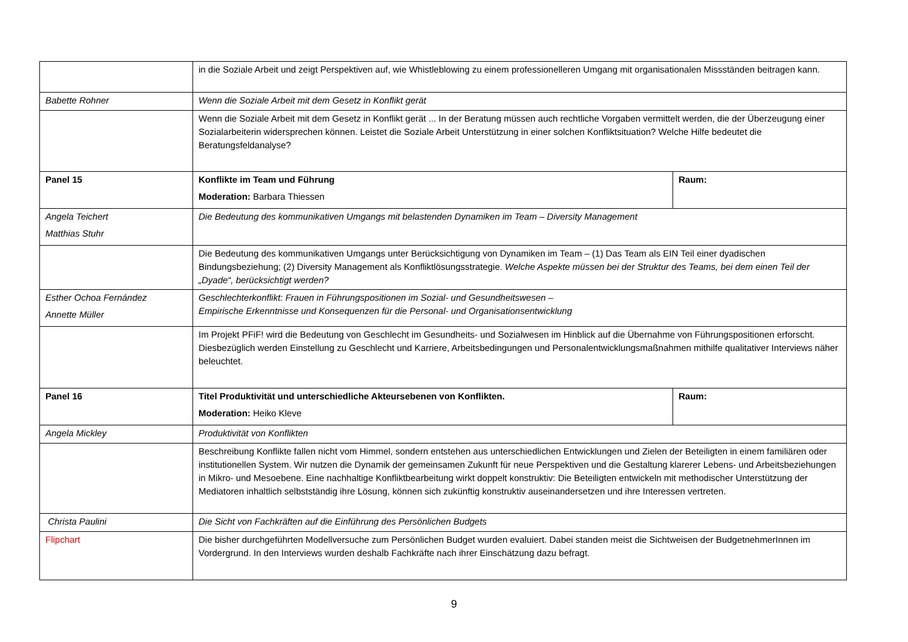| | in die Soziale Arbeit und zeigt Perspektiven auf, wie Whistleblowing zu einem professionelleren Umgang mit organisationalen Missständen beitragen kann. | |
| Babette Rohner | Wenn die Soziale Arbeit mit dem Gesetz in Konflikt gerät | |
| | Wenn die Soziale Arbeit mit dem Gesetz in Konflikt gerät ... In der Beratung müssen auch rechtliche Vorgaben vermittelt werden, die der Überzeugung einer Sozialarbeiterin widersprechen können. Leistet die Soziale Arbeit Unterstützung in einer solchen Konfliktsituation? Welche Hilfe bedeutet die Beratungsfeldanalyse? | |
| Panel 15 | Konflikte im Team und Führung Moderation: Barbara Thiessen | Raum: |
| Angela Teichert Matthias Stuhr | Die Bedeutung des kommunikativen Umgangs mit belastenden Dynamiken im Team – Diversity Management | |
| | Die Bedeutung des kommunikativen Umgangs unter Berücksichtigung von Dynamiken im Team – (1) Das Team als EIN Teil einer dyadischen Bindungsbeziehung; (2) Diversity Management als Konfliktlösungsstrategie. Welche Aspekte müssen bei der Struktur des Teams, bei dem einen Teil der „Dyade“, berücksichtigt werden? | |
| Esther Ochoa Fernández Annette Müller | Geschlechterkonflikt: Frauen in Führungspositionen im Sozial- und Gesundheitswesen – Empirische Erkenntnisse und Konsequenzen für die Personal- und Organisationsentwicklung | |
| | Im Projekt PFiF! wird die Bedeutung von Geschlecht im Gesundheits- und Sozialwesen im Hinblick auf die Übernahme von Führungspositionen erforscht. Diesbezüglich werden Einstellung zu Geschlecht und Karriere, Arbeitsbedingungen und Personalentwicklungsmaßnahmen mithilfe qualitativer Interviews näher beleuchtet. | |
| Panel 16 | Titel Produktivität und unterschiedliche Akteursebenen von Konflikten. Moderation: Heiko Kleve | Raum: |
| Angela Mickley | Produktivität von Konflikten | |
| | Beschreibung Konflikte fallen nicht vom Himmel, sondern entstehen aus unterschiedlichen Entwicklungen und Zielen der Beteiligten in einem familiären oder institutionellen System. Wir nutzen die Dynamik der gemeinsamen Zukunft für neue Perspektiven und die Gestaltung klarerer Lebens- und Arbeitsbeziehungen in Mikro- und Mesoebene. Eine nachhaltige Konfliktbearbeitung wirkt doppelt konstruktiv: Die Beteiligten entwickeln mit methodischer Unterstützung der Mediatoren inhaltlich selbstständig ihre Lösung, können sich zukünftig konstruktiv auseinandersetzen und ihre Interessen vertreten. | |
| Christa Paulini | Die Sicht von Fachkräften auf die Einführung des Persönlichen Budgets | |
| Flipchart | Die bisher durchgeführten Modellversuche zum Persönlichen Budget wurden evaluiert. Dabei standen meist die Sichtweisen der BudgetnehmerInnen im Vordergrund. In den Interviews wurden deshalb Fachkräfte nach ihrer Einschätzung dazu befragt. | |
9